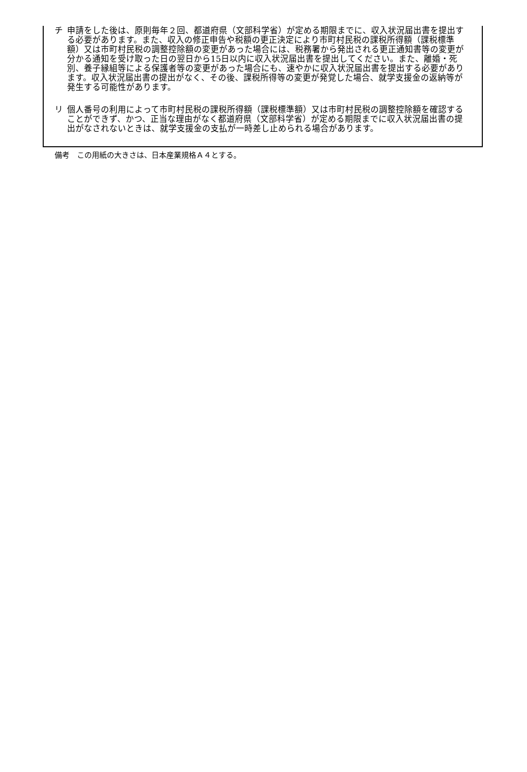チ 申請をした後は、原則毎年２回、都道府県（文部科学省）が定める期限までに、収入状況届出書を提出する必要があります。また、収入の修正申告や税額の更正決定により市町村民税の課税所得額（課税標準額）又は市町村民税の調整控除額の変更があった場合には、税務署から発出される更正通知書等の変更が分かる通知を受け取った日の翌日から15日以内に収入状況届出書を提出してください。また、離婚・死別、養子縁組等による保護者等の変更があった場合にも、速やかに収入状況届出書を提出する必要があります。収入状況届出書の提出がなく、その後、課税所得等の変更が発覚した場合、就学支援金の返納等が発生する可能性があります。
リ 個人番号の利用によって市町村民税の課税所得額（課税標準額）又は市町村民税の調整控除額を確認することができず、かつ、正当な理由がなく都道府県（文部科学省）が定める期限までに収入状況届出書の提出がなされないときは、就学支援金の支払が一時差し止められる場合があります。
備考　この用紙の大きさは、日本産業規格Ａ４とする。